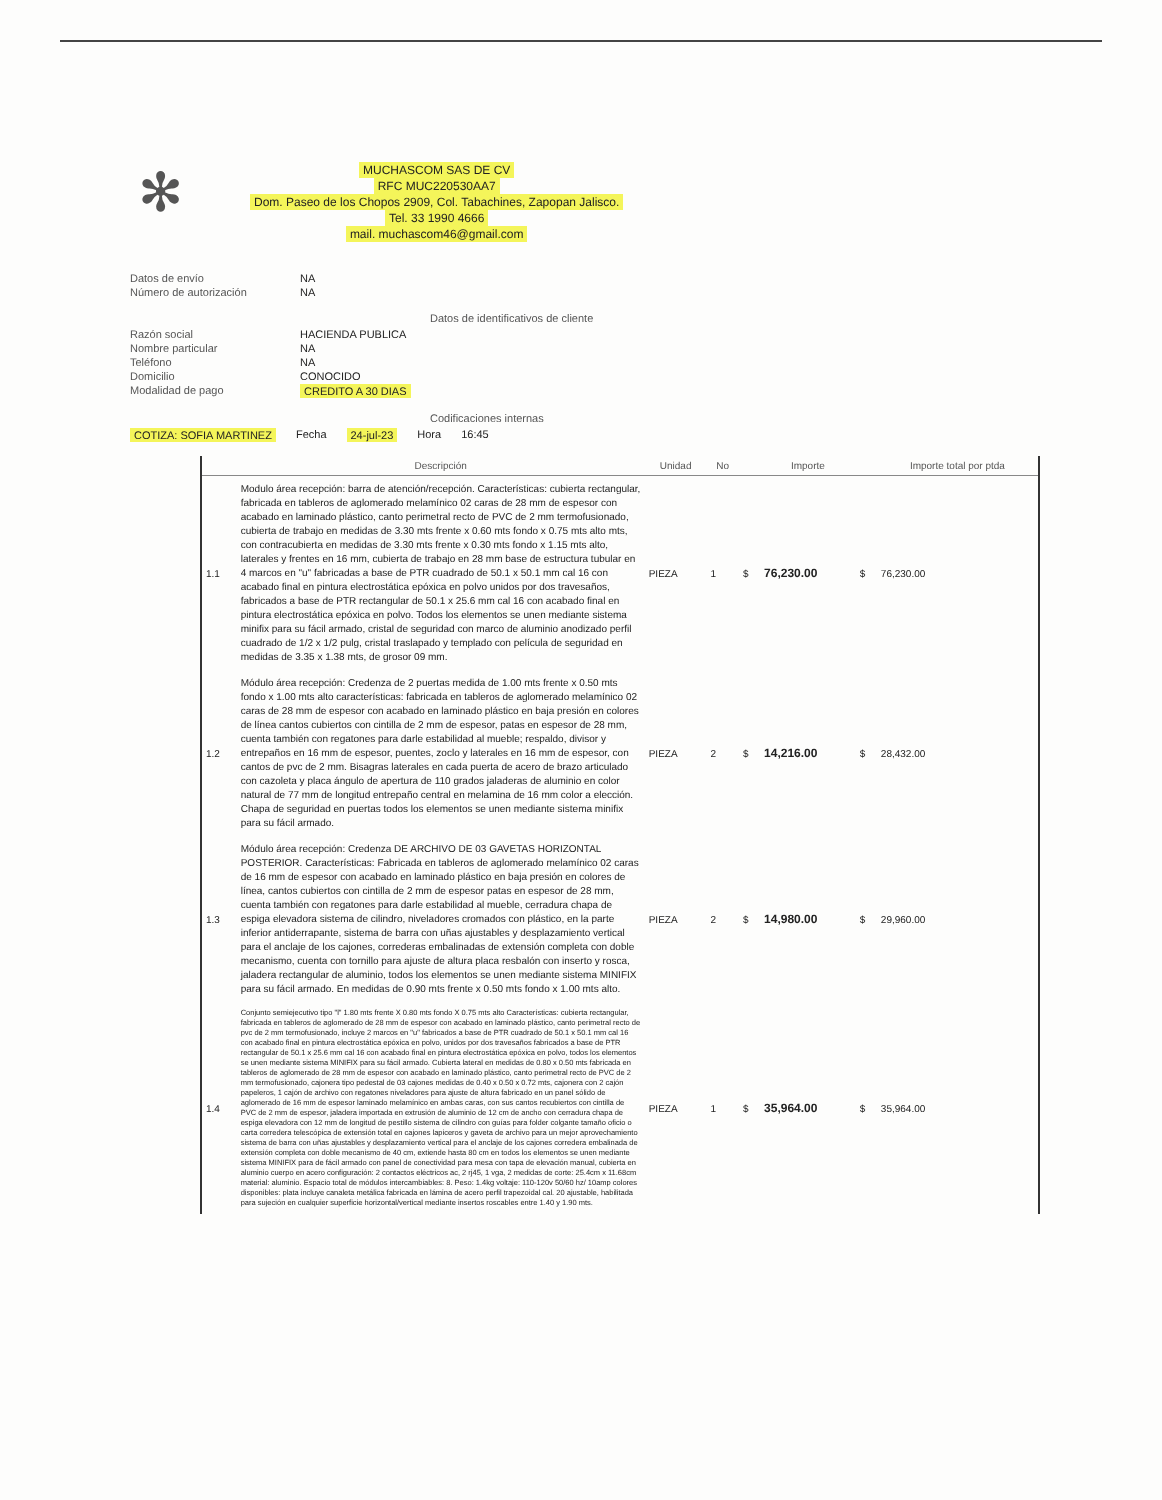✻
MUCHASCOM SAS DE CV
RFC MUC220530AA7
Dom. Paseo de los Chopos 2909, Col. Tabachines, Zapopan Jalisco.
Tel. 33 1990 4666
mail. muchascom46@gmail.com
Datos de envío NA
Número de autorización NA
Datos de identificativos de cliente
Razón social HACIENDA PUBLICA
Nombre particular NA
Teléfono NA
Domicilio CONOCIDO
Modalidad de pago CREDITO A 30 DIAS
Codificaciones internas
COTIZA: SOFIA MARTINEZ Fecha 24-jul-23 Hora 16:45
| | Descripción | Unidad | No | | Importe | | Importe total por ptda |
| --- | --- | --- | --- | --- | --- | --- | --- |
| 1.1 | Modulo área recepción: barra de atención/recepción. Características: cubierta rectangular, fabricada en tableros de aglomerado melamínico 02 caras de 28 mm de espesor con acabado en laminado plástico, canto perimetral recto de PVC de 2 mm termofusionado, cubierta de trabajo en medidas de 3.30 mts frente x 0.60 mts fondo x 0.75 mts alto mts, con contracubierta en medidas de 3.30 mts frente x 0.30 mts fondo x 1.15 mts alto, laterales y frentes en 16 mm, cubierta de trabajo en 28 mm base de estructura tubular en 4 marcos en "u" fabricadas a base de PTR cuadrado de 50.1 x 50.1 mm cal 16 con acabado final en pintura electrostática epóxica en polvo unidos por dos travesaños, fabricados a base de PTR rectangular de 50.1 x 25.6 mm cal 16 con acabado final en pintura electrostática epóxica en polvo. Todos los elementos se unen mediante sistema minifix para su fácil armado, cristal de seguridad con marco de aluminio anodizado perfil cuadrado de 1/2 x 1/2 pulg, cristal traslapado y templado con película de seguridad en medidas de 3.35 x 1.38 mts, de grosor 09 mm. | PIEZA | 1 | $ | 76,230.00 | $ | 76,230.00 |
| 1.2 | Módulo área recepción: Credenza de 2 puertas medida de 1.00 mts frente x 0.50 mts fondo x 1.00 mts alto características: fabricada en tableros de aglomerado melamínico 02 caras de 28 mm de espesor con acabado en laminado plástico en baja presión en colores de línea cantos cubiertos con cintilla de 2 mm de espesor, patas en espesor de 28 mm, cuenta también con regatones para darle estabilidad al mueble; respaldo, divisor y entrepaños en 16 mm de espesor, puentes, zoclo y laterales en 16 mm de espesor, con cantos de pvc de 2 mm. Bisagras laterales en cada puerta de acero de brazo articulado con cazoleta y placa ángulo de apertura de 110 grados jaladeras de aluminio en color natural de 77 mm de longitud entrepaño central en melamina de 16 mm color a elección. Chapa de seguridad en puertas todos los elementos se unen mediante sistema minifix para su fácil armado. | PIEZA | 2 | $ | 14,216.00 | $ | 28,432.00 |
| 1.3 | Módulo área recepción: Credenza DE ARCHIVO DE 03 GAVETAS HORIZONTAL POSTERIOR. Características: Fabricada en tableros de aglomerado melamínico 02 caras de 16 mm de espesor con acabado en laminado plástico en baja presión en colores de línea, cantos cubiertos con cintilla de 2 mm de espesor patas en espesor de 28 mm, cuenta también con regatones para darle estabilidad al mueble, cerradura chapa de espiga elevadora sistema de cilindro, niveladores cromados con plástico, en la parte inferior antiderrapante, sistema de barra con uñas ajustables y desplazamiento vertical para el anclaje de los cajones, correderas embalinadas de extensión completa con doble mecanismo, cuenta con tornillo para ajuste de altura placa resbalón con inserto y rosca, jaladera rectangular de aluminio, todos los elementos se unen mediante sistema MINIFIX para su fácil armado. En medidas de 0.90 mts frente x 0.50 mts fondo x 1.00 mts alto. | PIEZA | 2 | $ | 14,980.00 | $ | 29,960.00 |
| 1.4 | Conjunto semiejecutivo tipo "l" 1.80 mts frente X 0.80 mts fondo X 0.75 mts alto Características: cubierta rectangular, fabricada en tableros de aglomerado de 28 mm de espesor con acabado en laminado plástico, canto perimetral recto de pvc de 2 mm termofusionado, incluye 2 marcos en "u" fabricados a base de PTR cuadrado de 50.1 x 50.1 mm cal 16 con acabado final en pintura electrostática epóxica en polvo, unidos por dos travesaños fabricados a base de PTR rectangular de 50.1 x 25.6 mm cal 16 con acabado final en pintura electrostática epóxica en polvo, todos los elementos se unen mediante sistema MINIFIX para su fácil armado. Cubierta lateral en medidas de 0.80 x 0.50 mts fabricada en tableros de aglomerado de 28 mm de espesor con acabado en laminado plástico, canto perimetral recto de PVC de 2 mm termofusionado, cajonera tipo pedestal de 03 cajones medidas de 0.40 x 0.50 x 0.72 mts, cajonera con 2 cajón papeleros, 1 cajón de archivo con regatones niveladores para ajuste de altura fabricado en un panel sólido de aglomerado de 16 mm de espesor laminado melamínico en ambas caras, con sus cantos recubiertos con cintilla de PVC de 2 mm de espesor, jaladera importada en extrusión de aluminio de 12 cm de ancho con cerradura chapa de espiga elevadora con 12 mm de longitud de pestillo sistema de cilindro con guías para folder colgante tamaño oficio o carta corredera telescópica de extensión total en cajones lapiceros y gaveta de archivo para un mejor aprovechamiento sistema de barra con uñas ajustables y desplazamiento vertical para el anclaje de los cajones corredera embalinada de extensión completa con doble mecanismo de 40 cm, extiende hasta 80 cm en todos los elementos se unen mediante sistema MINIFIX para de fácil armado con panel de conectividad para mesa con tapa de elevación manual, cubierta en aluminio cuerpo en acero configuración: 2 contactos eléctricos ac, 2 rj45, 1 vga, 2 medidas de corte: 25.4cm x 11.68cm material: aluminio. Espacio total de módulos intercambiables: 8. Peso: 1.4kg voltaje: 110-120v 50/60 hz/ 10amp colores disponibles: plata incluye canaleta metálica fabricada en lámina de acero perfil trapezoidal cal. 20 ajustable, habilitada para sujeción en cualquier superficie horizontal/vertical mediante insertos roscables entre 1.40 y 1.90 mts. | PIEZA | 1 | $ | 35,964.00 | $ | 35,964.00 |